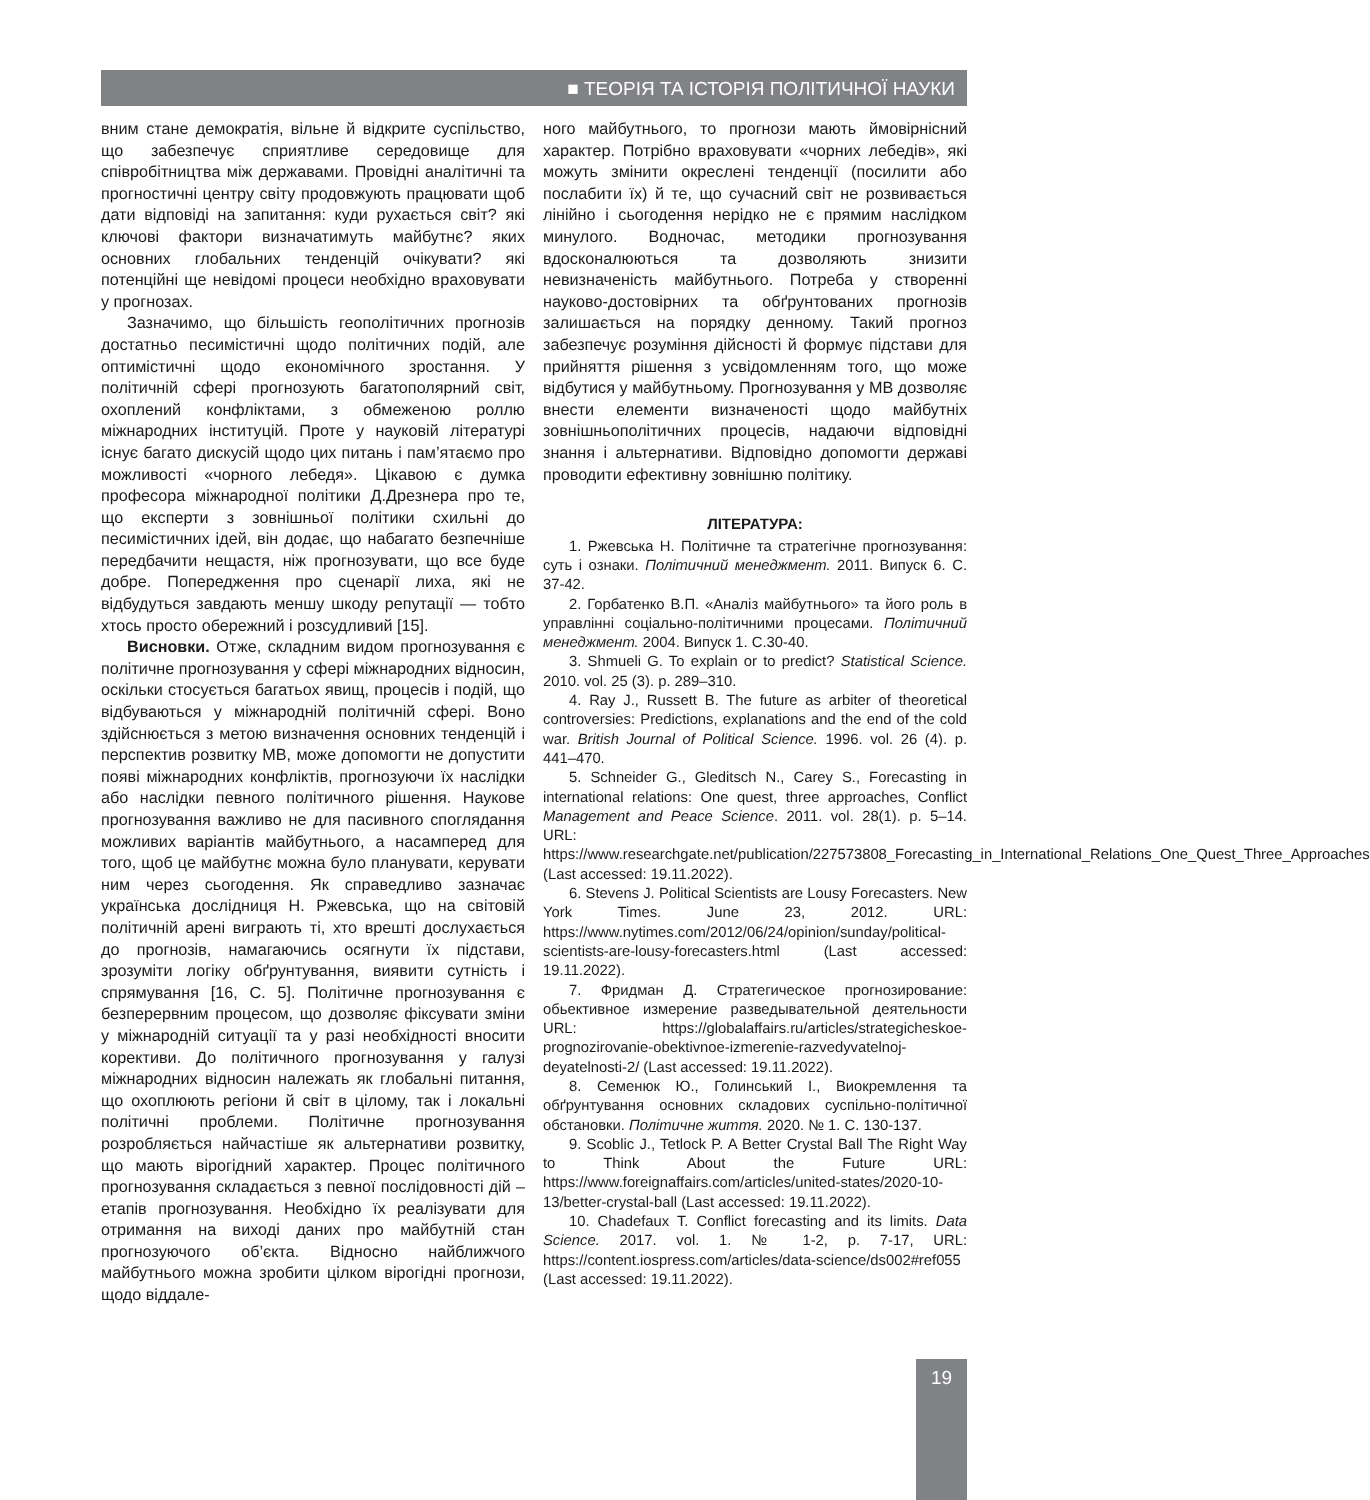■ ТЕОРІЯ ТА ІСТОРІЯ ПОЛІТИЧНОЇ НАУКИ
вним стане демократія, вільне й відкрите суспільство, що забезпечує сприятливе середовище для співробітництва між державами. Провідні аналітичні та прогностичні центру світу продовжують працювати щоб дати відповіді на запитання: куди рухається світ? які ключові фактори визначатимуть майбутнє? яких основних глобальних тенденцій очікувати? які потенційні ще невідомі процеси необхідно враховувати у прогнозах.
Зазначимо, що більшість геополітичних прогнозів достатньо песимістичні щодо політичних подій, але оптимістичні щодо економічного зростання. У політичній сфері прогнозують багатополярний світ, охоплений конфліктами, з обмеженою роллю міжнародних інституцій. Проте у науковій літературі існує багато дискусій щодо цих питань і пам’ятаємо про можливості «чорного лебедя». Цікавою є думка професора міжнародної політики Д.Дрезнера про те, що експерти з зовнішньої політики схильні до песимістичних ідей, він додає, що набагато безпечніше передбачити нещастя, ніж прогнозувати, що все буде добре. Попередження про сценарії лиха, які не відбудуться завдають меншу шкоду репутації — тобто хтось просто обережний і розсудливий [15].
Висновки. Отже, складним видом прогнозування є політичне прогнозування у сфері міжнародних відносин, оскільки стосується багатьох явищ, процесів і подій, що відбуваються у міжнародній політичній сфері. Воно здійснюється з метою визначення основних тенденцій і перспектив розвитку МВ, може допомогти не допустити появі міжнародних конфліктів, прогнозуючи їх наслідки або наслідки певного політичного рішення. Наукове прогнозування важливо не для пасивного споглядання можливих варіантів майбутнього, а насамперед для того, щоб це майбутнє можна було планувати, керувати ним через сьогодення. Як справедливо зазначає українська дослідниця Н. Ржевська, що на світовій політичній арені виграють ті, хто врешті дослухається до прогнозів, намагаючись осягнути їх підстави, зрозуміти логіку обґрунтування, виявити сутність і спрямування [16, С. 5]. Політичне прогнозування є безперервним процесом, що дозволяє фіксувати зміни у міжнародній ситуації та у разі необхідності вносити корективи. До політичного прогнозування у галузі міжнародних відносин належать як глобальні питання, що охоплюють регіони й світ в цілому, так і локальні політичні проблеми. Політичне прогнозування розробляється найчастіше як альтернативи розвитку, що мають вірогідний характер. Процес політичного прогнозування складається з певної послідовності дій – етапів прогнозування. Необхідно їх реалізувати для отримання на виході даних про майбутній стан прогнозуючого об’єкта. Відносно найближчого майбутнього можна зробити цілком вірогідні прогнози, щодо віддале-
ного майбутнього, то прогнози мають ймовірнісний характер. Потрібно враховувати «чорних лебедів», які можуть змінити окреслені тенденції (посилити або послабити їх) й те, що сучасний світ не розвивається лінійно і сьогодення нерідко не є прямим наслідком минулого. Водночас, методики прогнозування вдосконалюються та дозволяють знизити невизначеність майбутнього. Потреба у створенні науково-достовірних та обґрунтованих прогнозів залишається на порядку денному. Такий прогноз забезпечує розуміння дійсності й формує підстави для прийняття рішення з усвідомленням того, що може відбутися у майбутньому. Прогнозування у МВ дозволяє внести елементи визначеності щодо майбутніх зовнішньополітичних процесів, надаючи відповідні знання і альтернативи. Відповідно допомогти державі проводити ефективну зовнішню політику.
ЛІТЕРАТУРА:
1. Ржевська Н. Політичне та стратегічне прогнозування: суть і ознаки. Політичний менеджмент. 2011. Випуск 6. С. 37-42.
2. Горбатенко В.П. «Аналіз майбутнього» та його роль в управлінні соціально-політичними процесами. Політичний менеджмент. 2004. Випуск 1. С.30-40.
3. Shmueli G. To explain or to predict? Statistical Science. 2010. vol. 25 (3). p. 289–310.
4. Ray J., Russett B. The future as arbiter of theoretical controversies: Predictions, explanations and the end of the cold war. British Journal of Political Science. 1996. vol. 26 (4). p. 441–470.
5. Schneider G., Gleditsch N., Carey S., Forecasting in international relations: One quest, three approaches, Conflict Management and Peace Science. 2011. vol. 28(1). p. 5–14. URL: https://www.researchgate.net/publication/227573808_Forecasting_in_International_Relations_One_Quest_Three_Approaches (Last accessed: 19.11.2022).
6. Stevens J. Political Scientists are Lousy Forecasters. New York Times. June 23, 2012. URL: https://www.nytimes.com/2012/06/24/opinion/sunday/political-scientists-are-lousy-forecasters.html (Last accessed: 19.11.2022).
7. Фридман Д. Стратегическое прогнозирование: обьективное измерение разведывательной деятельности URL: https://globalaffairs.ru/articles/strategicheskoe-prognozirovanie-obektivnoe-izmerenie-razvedyvatelnoj-deyatelnosti-2/ (Last accessed: 19.11.2022).
8. Семенюк Ю., Голинський І., Виокремлення та обґрунтування основних складових суспільно-політичної обстановки. Політичне життя. 2020. № 1. С. 130-137.
9. Scoblic J., Tetlock P. A Better Crystal Ball The Right Way to Think About the Future URL: https://www.foreignaffairs.com/articles/united-states/2020-10-13/better-crystal-ball (Last accessed: 19.11.2022).
10. Chadefaux T. Conflict forecasting and its limits. Data Science. 2017. vol. 1. № 1-2, p. 7-17, URL: https://content.iospress.com/articles/data-science/ds002#ref055 (Last accessed: 19.11.2022).
19